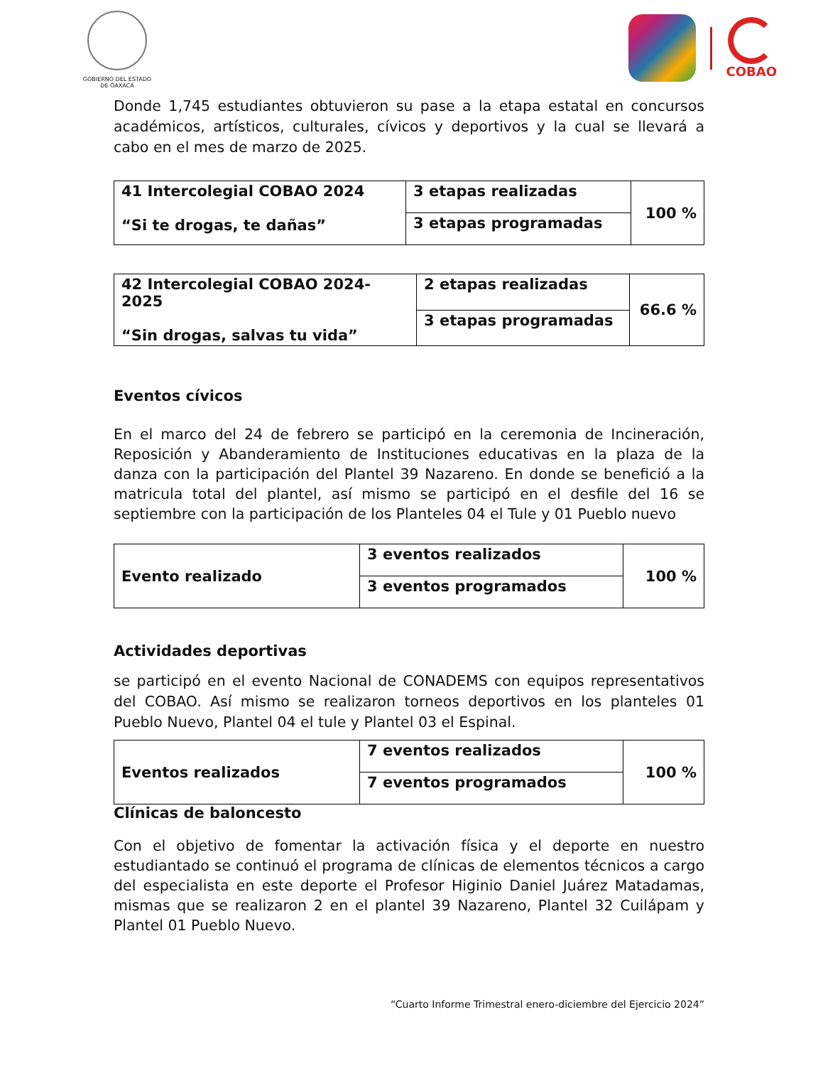GOBIERNO DEL ESTADO
DE OAXACA
COBAO
Donde 1,745 estudiantes obtuvieron su pase a la etapa estatal en concursos académicos, artísticos, culturales, cívicos y deportivos y la cual se llevará a cabo en el mes de marzo de 2025.
| 41 Intercolegial COBAO 2024 “Si te drogas, te dañas” | 3 etapas realizadas | 100 % |
| | 3 etapas programadas | |
| 42 Intercolegial COBAO 2024-2025 “Sin drogas, salvas tu vida” | 2 etapas realizadas | 66.6 % |
| | 3 etapas programadas | |
Eventos cívicos
En el marco del 24 de febrero se participó en la ceremonia de Incineración, Reposición y Abanderamiento de Instituciones educativas en la plaza de la danza con la participación del Plantel 39 Nazareno. En donde se benefició a la matricula total del plantel, así mismo se participó en el desfile del 16 se septiembre con la participación de los Planteles 04 el Tule y 01 Pueblo nuevo
| Evento realizado | 3 eventos realizados | 100 % |
| | 3 eventos programados | |
Actividades deportivas
se participó en el evento Nacional de CONADEMS con equipos representativos del COBAO. Así mismo se realizaron torneos deportivos en los planteles 01 Pueblo Nuevo, Plantel 04 el tule y Plantel 03 el Espinal.
| Eventos realizados | 7 eventos realizados | 100 % |
| | 7 eventos programados | |
Clínicas de baloncesto
Con el objetivo de fomentar la activación física y el deporte en nuestro estudiantado se continuó el programa de clínicas de elementos técnicos a cargo del especialista en este deporte el Profesor Higinio Daniel Juárez Matadamas, mismas que se realizaron 2 en el plantel 39 Nazareno, Plantel 32 Cuilápam y Plantel 01 Pueblo Nuevo.
“Cuarto Informe Trimestral enero-diciembre del Ejercicio 2024”